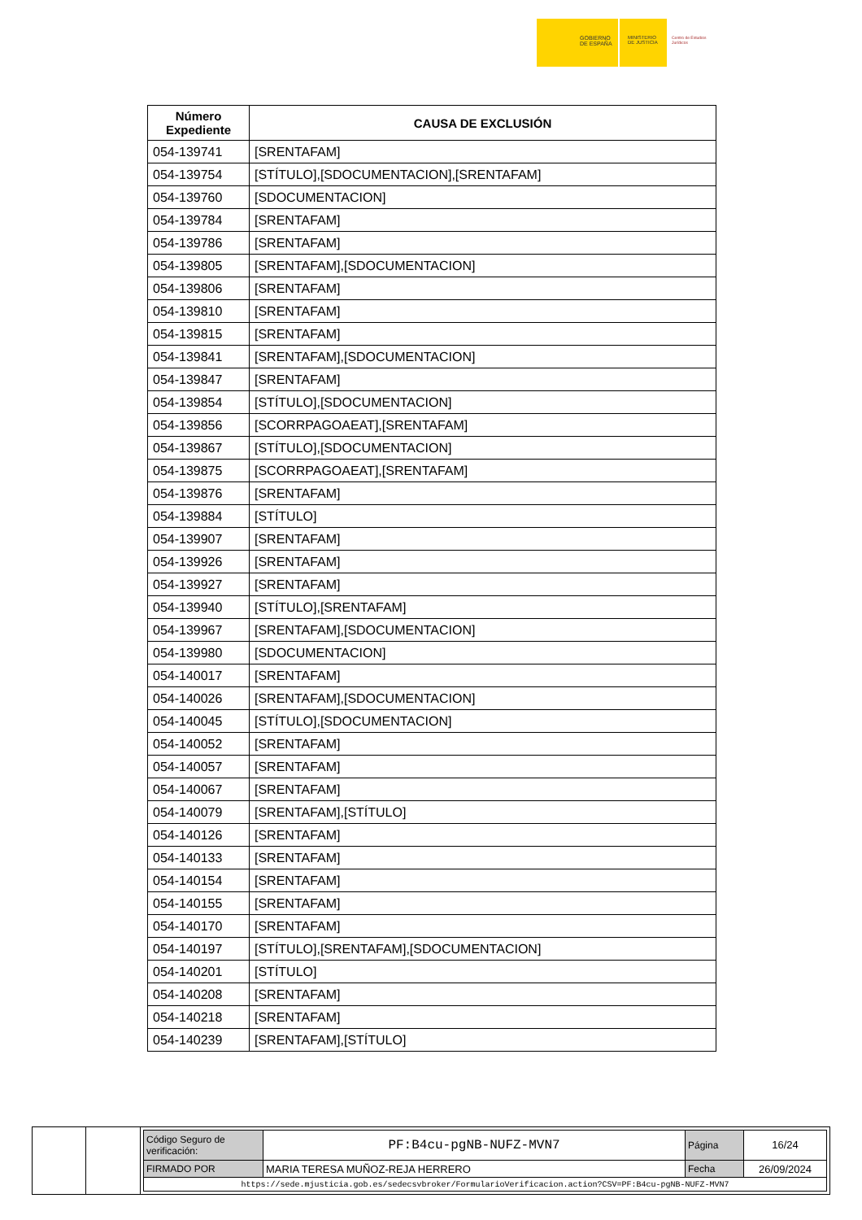GOBIERNO
DE ESPAÑA
MINISTERIO
DE JUSTICIA
Centro de Estudios Jurídicos
| Número Expediente | CAUSA DE EXCLUSIÓN |
| --- | --- |
| 054-139741 | [SRENTAFAM] |
| 054-139754 | [STÍTULO],[SDOCUMENTACION],[SRENTAFAM] |
| 054-139760 | [SDOCUMENTACION] |
| 054-139784 | [SRENTAFAM] |
| 054-139786 | [SRENTAFAM] |
| 054-139805 | [SRENTAFAM],[SDOCUMENTACION] |
| 054-139806 | [SRENTAFAM] |
| 054-139810 | [SRENTAFAM] |
| 054-139815 | [SRENTAFAM] |
| 054-139841 | [SRENTAFAM],[SDOCUMENTACION] |
| 054-139847 | [SRENTAFAM] |
| 054-139854 | [STÍTULO],[SDOCUMENTACION] |
| 054-139856 | [SCORRPAGOAEAT],[SRENTAFAM] |
| 054-139867 | [STÍTULO],[SDOCUMENTACION] |
| 054-139875 | [SCORRPAGOAEAT],[SRENTAFAM] |
| 054-139876 | [SRENTAFAM] |
| 054-139884 | [STÍTULO] |
| 054-139907 | [SRENTAFAM] |
| 054-139926 | [SRENTAFAM] |
| 054-139927 | [SRENTAFAM] |
| 054-139940 | [STÍTULO],[SRENTAFAM] |
| 054-139967 | [SRENTAFAM],[SDOCUMENTACION] |
| 054-139980 | [SDOCUMENTACION] |
| 054-140017 | [SRENTAFAM] |
| 054-140026 | [SRENTAFAM],[SDOCUMENTACION] |
| 054-140045 | [STÍTULO],[SDOCUMENTACION] |
| 054-140052 | [SRENTAFAM] |
| 054-140057 | [SRENTAFAM] |
| 054-140067 | [SRENTAFAM] |
| 054-140079 | [SRENTAFAM],[STÍTULO] |
| 054-140126 | [SRENTAFAM] |
| 054-140133 | [SRENTAFAM] |
| 054-140154 | [SRENTAFAM] |
| 054-140155 | [SRENTAFAM] |
| 054-140170 | [SRENTAFAM] |
| 054-140197 | [STÍTULO],[SRENTAFAM],[SDOCUMENTACION] |
| 054-140201 | [STÍTULO] |
| 054-140208 | [SRENTAFAM] |
| 054-140218 | [SRENTAFAM] |
| 054-140239 | [SRENTAFAM],[STÍTULO] |
| Código Seguro de verificación: | PF:B4cu-pgNB-NUFZ-MVN7 | Página | 16/24 |
| FIRMADO POR | MARIA TERESA MUÑOZ-REJA HERRERO | Fecha | 26/09/2024 |
| https://sede.mjusticia.gob.es/sedecsvbroker/FormularioVerificacion.action?CSV=PF:B4cu-pgNB-NUFZ-MVN7 | | | |